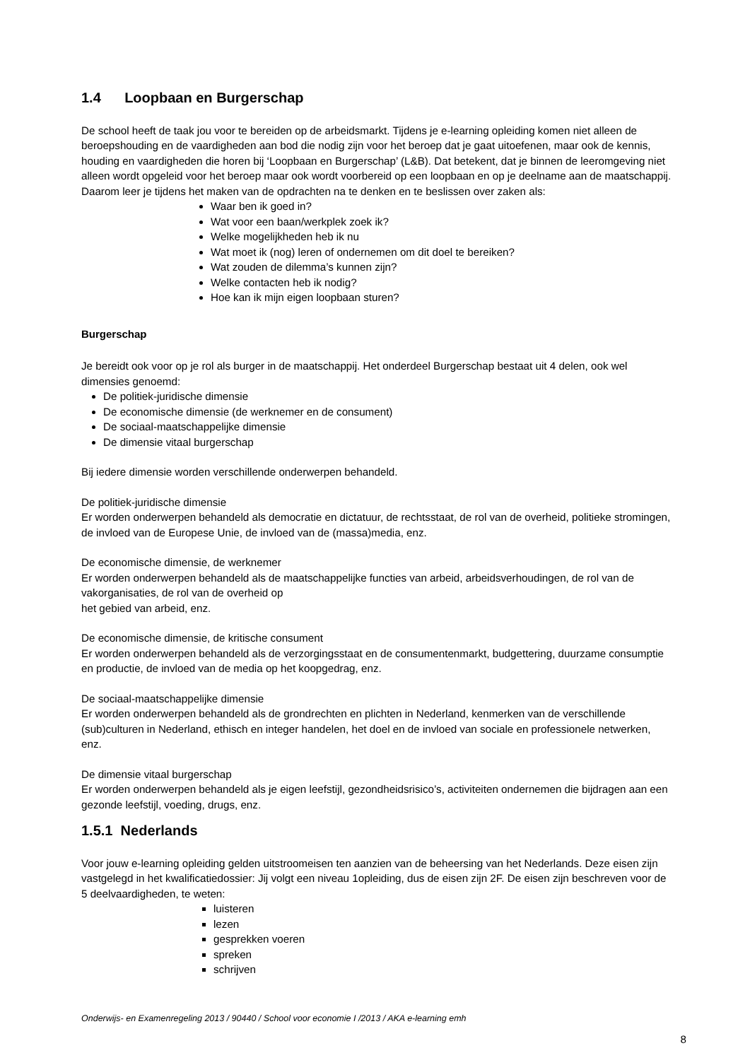1.4 Loopbaan en Burgerschap
De school heeft de taak jou voor te bereiden op de arbeidsmarkt. Tijdens je e-learning opleiding komen niet alleen de beroepshouding en de vaardigheden aan bod die nodig zijn voor het beroep dat je gaat uitoefenen, maar ook de kennis, houding en vaardigheden die horen bij ‘Loopbaan en Burgerschap’ (L&B). Dat betekent, dat je binnen de leeromgeving niet alleen wordt opgeleid voor het beroep maar ook wordt voorbereid op een loopbaan en op je deelname aan de maatschappij.
Daarom leer je tijdens het maken van de opdrachten na te denken en te beslissen over zaken als:
Waar ben ik goed in?
Wat voor een baan/werkplek zoek ik?
Welke mogelijkheden heb ik nu
Wat moet ik (nog) leren of ondernemen om dit doel te bereiken?
Wat zouden de dilemma’s kunnen zijn?
Welke contacten heb ik nodig?
Hoe kan ik mijn eigen loopbaan sturen?
Burgerschap
Je bereidt ook voor op je rol als burger in de maatschappij. Het onderdeel Burgerschap bestaat uit 4 delen, ook wel dimensies genoemd:
De politiek-juridische dimensie
De economische dimensie (de werknemer en de consument)
De sociaal-maatschappelijke dimensie
De dimensie vitaal burgerschap
Bij iedere dimensie worden verschillende onderwerpen behandeld.
De politiek-juridische dimensie
Er worden onderwerpen behandeld als democratie en dictatuur, de rechtsstaat, de rol van de overheid, politieke stromingen, de invloed van de Europese Unie, de invloed van de (massa)media, enz.
De economische dimensie, de werknemer
Er worden onderwerpen behandeld als de maatschappelijke functies van arbeid, arbeidsverhoudingen, de rol van de vakorganisaties, de rol van de overheid op
het gebied van arbeid, enz.
De economische dimensie, de kritische consument
Er worden onderwerpen behandeld als de verzorgingsstaat en de consumentenmarkt, budgettering, duurzame consumptie en productie, de invloed van de media op het koopgedrag, enz.
De sociaal-maatschappelijke dimensie
Er worden onderwerpen behandeld als de grondrechten en plichten in Nederland, kenmerken van de verschillende (sub)culturen in Nederland, ethisch en integer handelen, het doel en de invloed van sociale en professionele netwerken, enz.
De dimensie vitaal burgerschap
Er worden onderwerpen behandeld als je eigen leefstijl, gezondheidsrisico’s, activiteiten ondernemen die bijdragen aan een gezonde leefstijl, voeding, drugs, enz.
1.5.1 Nederlands
Voor jouw e-learning opleiding gelden uitstroomeisen ten aanzien van de beheersing van het Nederlands. Deze eisen zijn vastgelegd in het kwalificatiedossier: Jij volgt een niveau 1opleiding, dus de eisen zijn 2F. De eisen zijn beschreven voor de 5 deelvaardigheden, te weten:
luisteren
lezen
gesprekken voeren
spreken
schrijven
Onderwijs- en Examenregeling 2013 / 90440 / School voor economie I /2013 / AKA e-learning emh
8